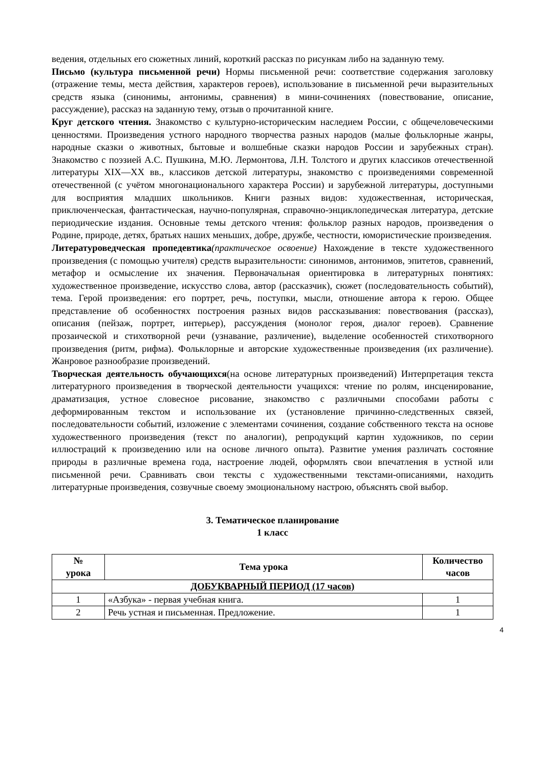ведения, отдельных его сюжетных линий, короткий рассказ по рисункам либо на заданную тему.
Письмо (культура письменной речи) Нормы письменной речи: соответствие содержания заголовку (отражение темы, места действия, характеров героев), использование в письменной речи выразительных средств языка (синонимы, антонимы, сравнения) в мини-сочинениях (повествование, описание, рассуждение), рассказ на заданную тему, отзыв о прочитанной книге.
Круг детского чтения. Знакомство с культурно-историческим наследием России, с общечеловеческими ценностями. Произведения устного народного творчества разных народов (малые фольклорные жанры, народные сказки о животных, бытовые и волшебные сказки народов России и зарубежных стран). Знакомство с поэзией А.С. Пушкина, М.Ю. Лермонтова, Л.Н. Толстого и других классиков отечественной литературы XIX—XX вв., классиков детской литературы, знакомство с произведениями современной отечественной (с учётом многонационального характера России) и зарубежной литературы, доступными для восприятия младших школьников. Книги разных видов: художественная, историческая, приключенческая, фантастическая, научно-популярная, справочно-энциклопедическая литература, детские периодические издания. Основные темы детского чтения: фольклор разных народов, произведения о Родине, природе, детях, братьях наших меньших, добре, дружбе, честности, юмористические произведения.
Литературоведческая пропедевтика(практическое освоение) Нахождение в тексте художественного произведения (с помощью учителя) средств выразительности: синонимов, антонимов, эпитетов, сравнений, метафор и осмысление их значения. Первоначальная ориентировка в литературных понятиях: художественное произведение, искусство слова, автор (рассказчик), сюжет (последовательность событий), тема. Герой произведения: его портрет, речь, поступки, мысли, отношение автора к герою. Общее представление об особенностях построения разных видов рассказывания: повествования (рассказ), описания (пейзаж, портрет, интерьер), рассуждения (монолог героя, диалог героев). Сравнение прозаической и стихотворной речи (узнавание, различение), выделение особенностей стихотворного произведения (ритм, рифма). Фольклорные и авторские художественные произведения (их различение). Жанровое разнообразие произведений.
Творческая деятельность обучающихся(на основе литературных произведений) Интерпретация текста литературного произведения в творческой деятельности учащихся: чтение по ролям, инсценирование, драматизация, устное словесное рисование, знакомство с различными способами работы с деформированным текстом и использование их (установление причинно-следственных связей, последовательности событий, изложение с элементами сочинения, создание собственного текста на основе художественного произведения (текст по аналогии), репродукций картин художников, по серии иллюстраций к произведению или на основе личного опыта). Развитие умения различать состояние природы в различные времена года, настроение людей, оформлять свои впечатления в устной или письменной речи. Сравнивать свои тексты с художественными текстами-описаниями, находить литературные произведения, созвучные своему эмоциональному настрою, объяснять свой выбор.
3. Тематическое планирование
1 класс
| № урока | Тема урока | Количество часов |
| --- | --- | --- |
| ДОБУКВАРНЫЙ ПЕРИОД (17 часов) | | |
| 1 | «Азбука» - первая учебная книга. | 1 |
| 2 | Речь устная и письменная. Предложение. | 1 |
4